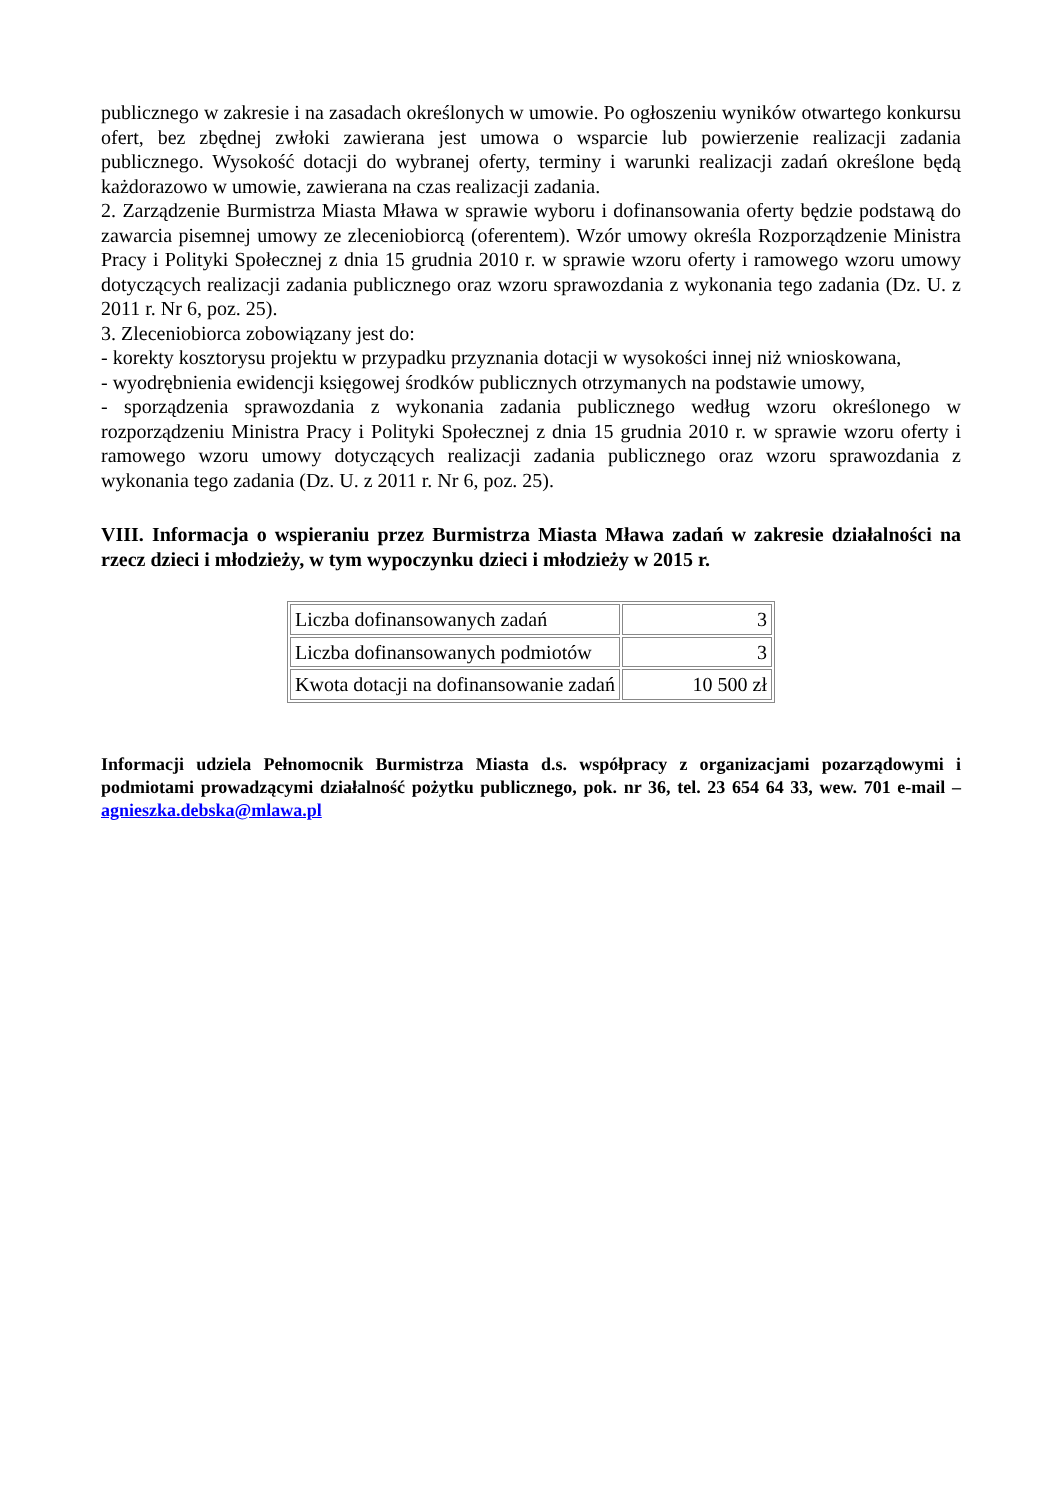publicznego w zakresie i na zasadach określonych w umowie. Po ogłoszeniu wyników otwartego konkursu ofert, bez zbędnej zwłoki zawierana jest umowa o wsparcie lub powierzenie realizacji zadania publicznego. Wysokość dotacji do wybranej oferty, terminy i warunki realizacji zadań określone będą każdorazowo w umowie, zawierana na czas realizacji zadania.
2. Zarządzenie Burmistrza Miasta Mława w sprawie wyboru i dofinansowania oferty będzie podstawą do zawarcia pisemnej umowy ze zleceniobiorcą (oferentem). Wzór umowy określa Rozporządzenie Ministra Pracy i Polityki Społecznej z dnia 15 grudnia 2010 r. w sprawie wzoru oferty i ramowego wzoru umowy dotyczących realizacji zadania publicznego oraz wzoru sprawozdania z wykonania tego zadania (Dz. U. z 2011 r. Nr 6, poz. 25).
3. Zleceniobiorca zobowiązany jest do:
- korekty kosztorysu projektu w przypadku przyznania dotacji w wysokości innej niż wnioskowana,
- wyodrębnienia ewidencji księgowej środków publicznych otrzymanych na podstawie umowy,
- sporządzenia sprawozdania z wykonania zadania publicznego według wzoru określonego w rozporządzeniu Ministra Pracy i Polityki Społecznej z dnia 15 grudnia 2010 r. w sprawie wzoru oferty i ramowego wzoru umowy dotyczących realizacji zadania publicznego oraz wzoru sprawozdania z wykonania tego zadania (Dz. U. z 2011 r. Nr 6, poz. 25).
VIII. Informacja o wspieraniu przez Burmistrza Miasta Mława zadań w zakresie działalności na rzecz dzieci i młodzieży, w tym wypoczynku dzieci i młodzieży w 2015 r.
| Liczba dofinansowanych zadań | 3 |
| Liczba dofinansowanych podmiotów | 3 |
| Kwota dotacji na dofinansowanie zadań | 10 500 zł |
Informacji udziela Pełnomocnik Burmistrza Miasta d.s. współpracy z organizacjami pozarządowymi i podmiotami prowadzącymi działalność pożytku publicznego, pok. nr 36, tel. 23 654 64 33, wew. 701 e-mail –agnieszka.debska@mlawa.pl